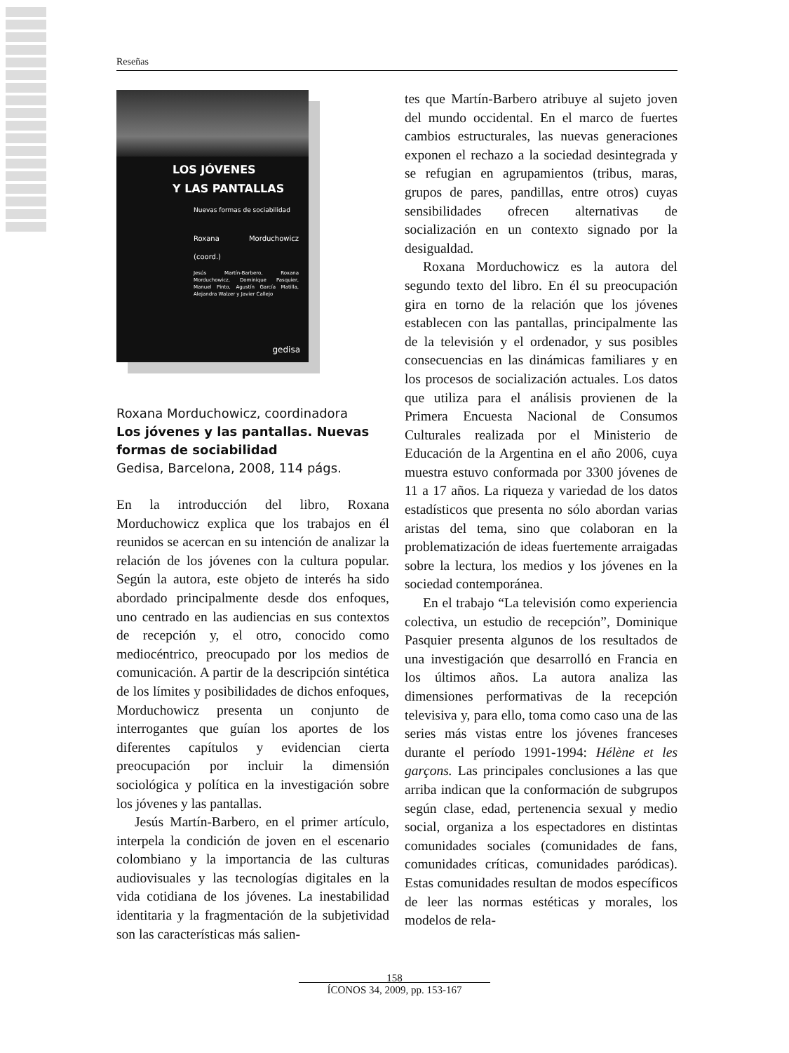Reseñas
LOS JÓVENES
Y LAS PANTALLAS
Nuevas formas de sociabilidad
Roxana Morduchowicz (coord.)
Jesús Martín-Barbero, Roxana Morduchowicz, Dominique Pasquier, Manuel Pinto, Agustín García Matilla, Alejandra Walzer y Javier Callejo
gedisa
Roxana Morduchowicz, coordinadora
Los jóvenes y las pantallas. Nuevas formas de sociabilidad
Gedisa, Barcelona, 2008, 114 págs.
En la introducción del libro, Roxana Morduchowicz explica que los trabajos en él reunidos se acercan en su intención de analizar la relación de los jóvenes con la cultura popular. Según la autora, este objeto de interés ha sido abordado principalmente desde dos enfoques, uno centrado en las audiencias en sus contextos de recepción y, el otro, conocido como mediocéntrico, preocupado por los medios de comunicación. A partir de la descripción sintética de los límites y posibilidades de dichos enfoques, Morduchowicz presenta un conjunto de interrogantes que guían los aportes de los diferentes capítulos y evidencian cierta preocupación por incluir la dimensión sociológica y política en la investigación sobre los jóvenes y las pantallas.
Jesús Martín-Barbero, en el primer artículo, interpela la condición de joven en el escenario colombiano y la importancia de las culturas audiovisuales y las tecnologías digitales en la vida cotidiana de los jóvenes. La inestabilidad identitaria y la fragmentación de la subjetividad son las características más salien-
tes que Martín-Barbero atribuye al sujeto joven del mundo occidental. En el marco de fuertes cambios estructurales, las nuevas generaciones exponen el rechazo a la sociedad desintegrada y se refugian en agrupamientos (tribus, maras, grupos de pares, pandillas, entre otros) cuyas sensibilidades ofrecen alternativas de socialización en un contexto signado por la desigualdad.
Roxana Morduchowicz es la autora del segundo texto del libro. En él su preocupación gira en torno de la relación que los jóvenes establecen con las pantallas, principalmente las de la televisión y el ordenador, y sus posibles consecuencias en las dinámicas familiares y en los procesos de socialización actuales. Los datos que utiliza para el análisis provienen de la Primera Encuesta Nacional de Consumos Culturales realizada por el Ministerio de Educación de la Argentina en el año 2006, cuya muestra estuvo conformada por 3300 jóvenes de 11 a 17 años. La riqueza y variedad de los datos estadísticos que presenta no sólo abordan varias aristas del tema, sino que colaboran en la problematización de ideas fuertemente arraigadas sobre la lectura, los medios y los jóvenes en la sociedad contemporánea.
En el trabajo “La televisión como experiencia colectiva, un estudio de recepción”, Dominique Pasquier presenta algunos de los resultados de una investigación que desarrolló en Francia en los últimos años. La autora analiza las dimensiones performativas de la recepción televisiva y, para ello, toma como caso una de las series más vistas entre los jóvenes franceses durante el período 1991-1994: Hélène et les garçons. Las principales conclusiones a las que arriba indican que la conformación de subgrupos según clase, edad, pertenencia sexual y medio social, organiza a los espectadores en distintas comunidades sociales (comunidades de fans, comunidades críticas, comunidades paródicas). Estas comunidades resultan de modos específicos de leer las normas estéticas y morales, los modelos de rela-
158
ÍCONOS 34, 2009, pp. 153-167